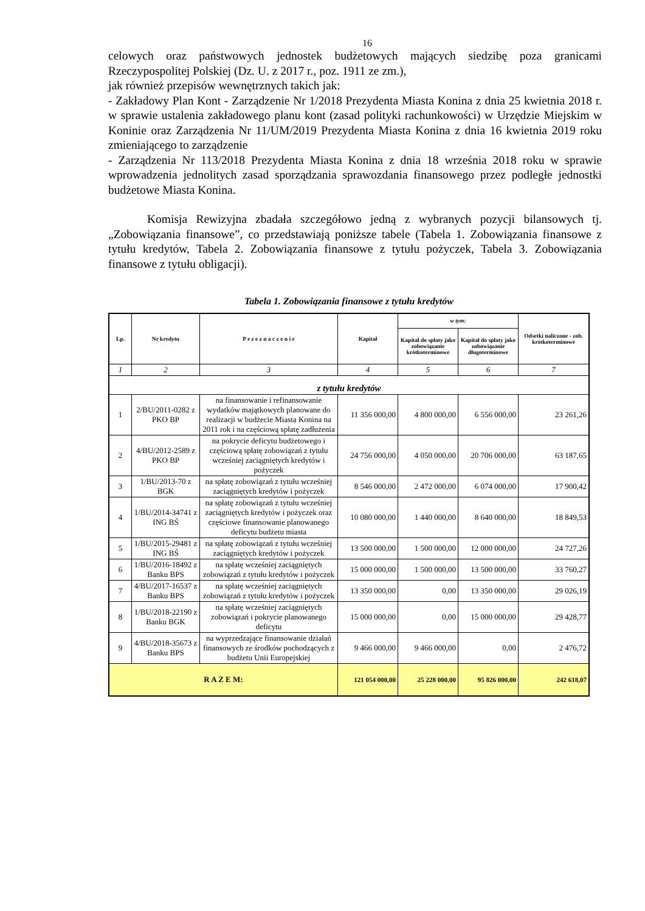16
celowych oraz państwowych jednostek budżetowych mających siedzibę poza granicami Rzeczypospolitej Polskiej (Dz. U. z 2017 r., poz. 1911 ze zm.),
jak również przepisów wewnętrznych takich jak:
- Zakładowy Plan Kont - Zarządzenie Nr 1/2018 Prezydenta Miasta Konina z dnia 25 kwietnia 2018 r. w sprawie ustalenia zakładowego planu kont (zasad polityki rachunkowości) w Urzędzie Miejskim w Koninie oraz Zarządzenia Nr 11/UM/2019 Prezydenta Miasta Konina z dnia 16 kwietnia 2019 roku zmieniającego to zarządzenie
- Zarządzenia Nr 113/2018 Prezydenta Miasta Konina z dnia 18 września 2018 roku w sprawie wprowadzenia jednolitych zasad sporządzania sprawozdania finansowego przez podległe jednostki budżetowe Miasta Konina.
Komisja Rewizyjna zbadała szczegółowo jedną z wybranych pozycji bilansowych tj. „Zobowiązania finansowe”, co przedstawiają poniższe tabele (Tabela 1. Zobowiązania finansowe z tytułu kredytów, Tabela 2. Zobowiązania finansowe z tytułu pożyczek, Tabela 3. Zobowiązania finansowe z tytułu obligacji).
Tabela 1. Zobowiązania finansowe z tytułu kredytów
| Lp. | Nr kredytu | P r z e z n a c z e n i e | Kapitał | w tym: | | Odsetki naliczone - zob. krótkoterminowe |
| --- | --- | --- | --- | --- | --- | --- |
| | | | | Kapitał do spłaty jako zobowiązanie krótkoterminowe | Kapitał do spłaty jako zobowiązanie długoterminowe | |
| 1 | 2 | 3 | 4 | 5 | 6 | 7 |
| z tytułu kredytów | | | | | | |
| 1 | 2/BU/2011-0282 z PKO BP | na finansowanie i refinansowanie wydatków majątkowych planowane do realizacji w budżecie Miasta Konina na 2011 rok i na częściową spłatę zadłużenia | 11 356 000,00 | 4 800 000,00 | 6 556 000,00 | 23 261,26 |
| 2 | 4/BU/2012-2589 z PKO BP | na pokrycie deficytu budżetowego i częściową spłatę zobowiązań z tytułu wcześniej zaciągniętych kredytów i pożyczek | 24 756 000,00 | 4 050 000,00 | 20 706 000,00 | 63 187,65 |
| 3 | 1/BU/2013-70 z BGK | na spłatę zobowiązań z tytułu wcześniej zaciągniętych kredytów i pożyczek | 8 546 000,00 | 2 472 000,00 | 6 074 000,00 | 17 900,42 |
| 4 | 1/BU/2014-34741 z ING BŚ | na spłatę zobowiązań z tytułu wcześniej zaciągniętych kredytów i pożyczek oraz częściowe finansowanie planowanego deficytu budżetu miasta | 10 080 000,00 | 1 440 000,00 | 8 640 000,00 | 18 849,53 |
| 5 | 1/BU/2015-29481 z ING BŚ | na spłatę zobowiązań z tytułu wcześniej zaciągniętych kredytów i pożyczek | 13 500 000,00 | 1 500 000,00 | 12 000 000,00 | 24 727,26 |
| 6 | 1/BU/2016-18492 z Banku BPS | na spłatę wcześniej zaciągniętych zobowiązań z tytułu kredytów i pożyczek | 15 000 000,00 | 1 500 000,00 | 13 500 000,00 | 33 760,27 |
| 7 | 4/BU/2017-16537 z Banku BPS | na spłatę wcześniej zaciągniętych zobowiązań z tytułu kredytów i pożyczek | 13 350 000,00 | 0,00 | 13 350 000,00 | 29 026,19 |
| 8 | 1/BU/2018-22190 z Banku BGK | na spłatę wcześniej zaciągniętych zobowiązań i pokrycie planowanego deficytu | 15 000 000,00 | 0,00 | 15 000 000,00 | 29 428,77 |
| 9 | 4/BU/2018-35673 z Banku BPS | na wyprzedzające finansowanie działań finansowych ze środków pochodzących z budżetu Unii Europejskiej | 9 466 000,00 | 9 466 000,00 | 0,00 | 2 476,72 |
| R A Z E M: | | | 121 054 000,00 | 25 228 000,00 | 95 826 000,00 | 242 618,07 |